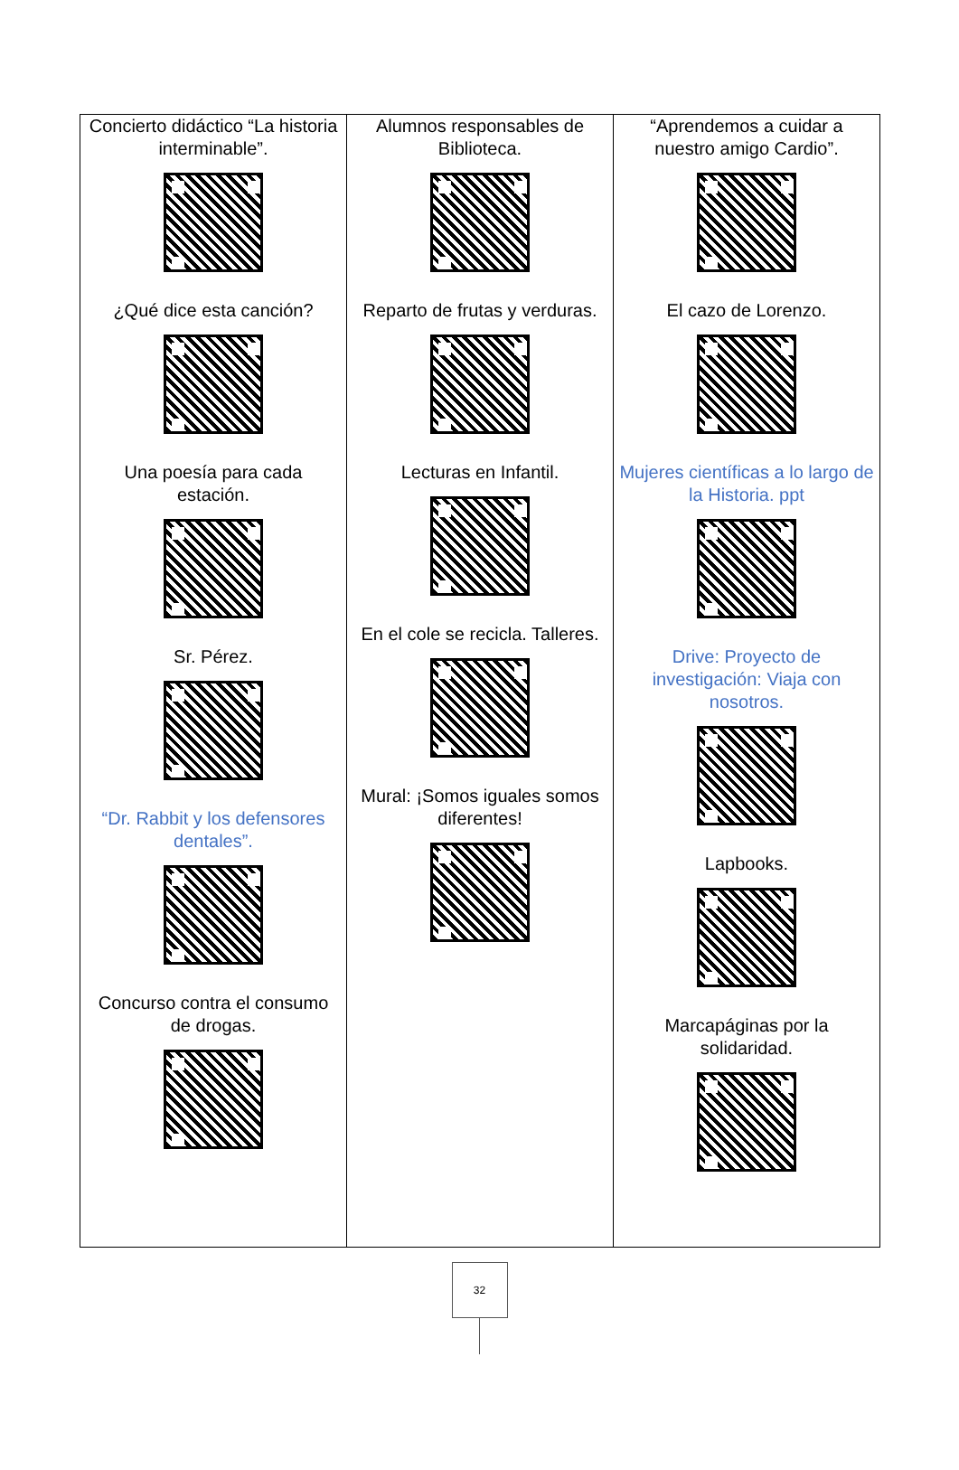| Concierto didáctico “La historia interminable”. ¿Qué dice esta canción? Una poesía para cada estación. Sr. Pérez. “Dr. Rabbit y los defensores dentales”. Concurso contra el consumo de drogas. | Alumnos responsables de Biblioteca. Reparto de frutas y verduras. Lecturas en Infantil. En el cole se recicla. Talleres. Mural: ¡Somos iguales somos diferentes! | “Aprendemos a cuidar a nuestro amigo Cardio”. El cazo de Lorenzo. Mujeres científicas a lo largo de la Historia. ppt Drive: Proyecto de investigación: Viaja con nosotros. Lapbooks. Marcapáginas por la solidaridad. |
32